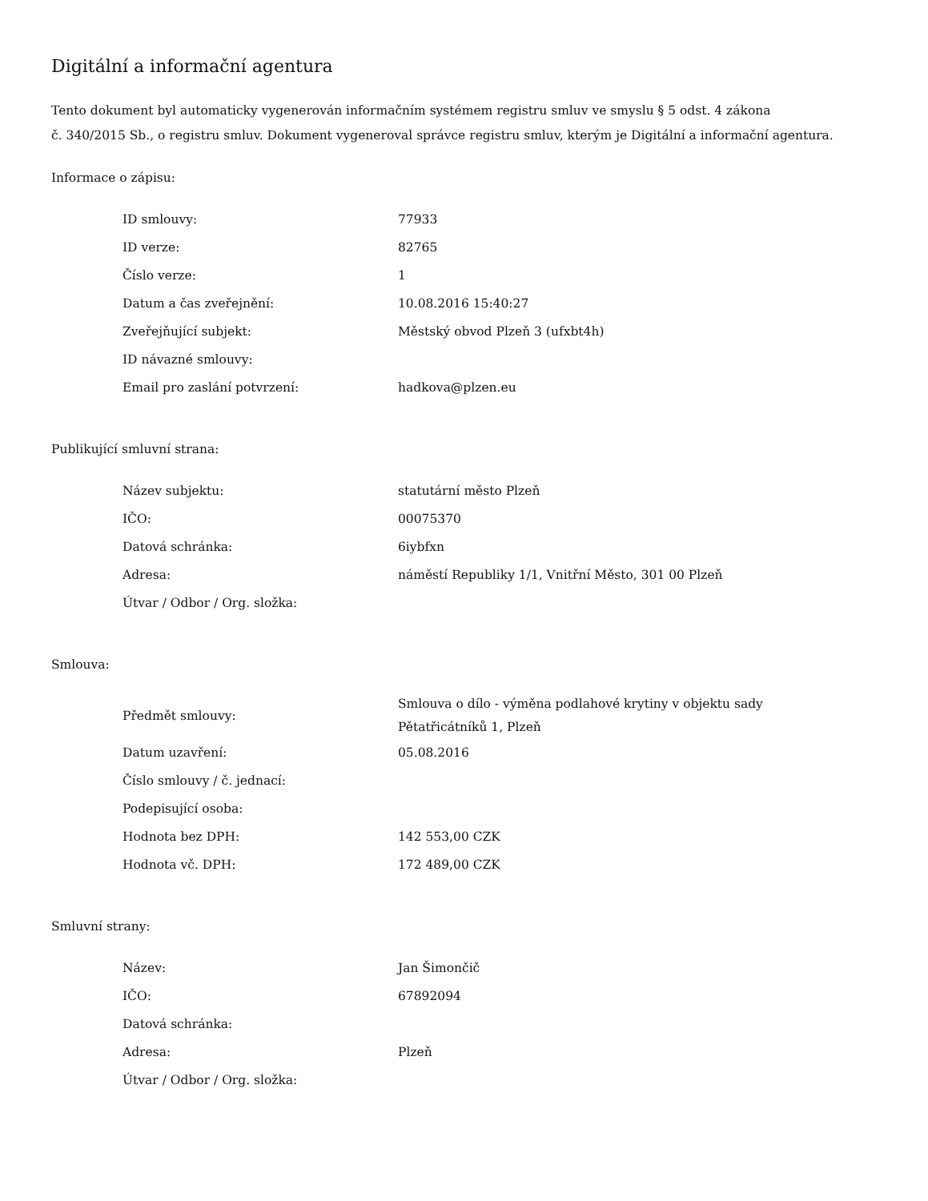Digitální a informační agentura
Tento dokument byl automaticky vygenerován informačním systémem registru smluv ve smyslu § 5 odst. 4 zákona
č. 340/2015 Sb., o registru smluv. Dokument vygeneroval správce registru smluv, kterým je Digitální a informační agentura.
Informace o zápisu:
| ID smlouvy: | 77933 |
| ID verze: | 82765 |
| Číslo verze: | 1 |
| Datum a čas zveřejnění: | 10.08.2016 15:40:27 |
| Zveřejňující subjekt: | Městský obvod Plzeň 3 (ufxbt4h) |
| ID návazné smlouvy: | |
| Email pro zaslání potvrzení: | hadkova@plzen.eu |
Publikující smluvní strana:
| Název subjektu: | statutární město Plzeň |
| IČO: | 00075370 |
| Datová schránka: | 6iybfxn |
| Adresa: | náměstí Republiky 1/1, Vnitřní Město, 301 00 Plzeň |
| Útvar / Odbor / Org. složka: | |
Smlouva:
| Předmět smlouvy: | Smlouva o dílo - výměna podlahové krytiny v objektu sady Pětatřicátníků 1, Plzeň |
| Datum uzavření: | 05.08.2016 |
| Číslo smlouvy / č. jednací: | |
| Podepisující osoba: | |
| Hodnota bez DPH: | 142 553,00 CZK |
| Hodnota vč. DPH: | 172 489,00 CZK |
Smluvní strany:
| Název: | Jan Šimončič |
| IČO: | 67892094 |
| Datová schránka: | |
| Adresa: | Plzeň |
| Útvar / Odbor / Org. složka: | |